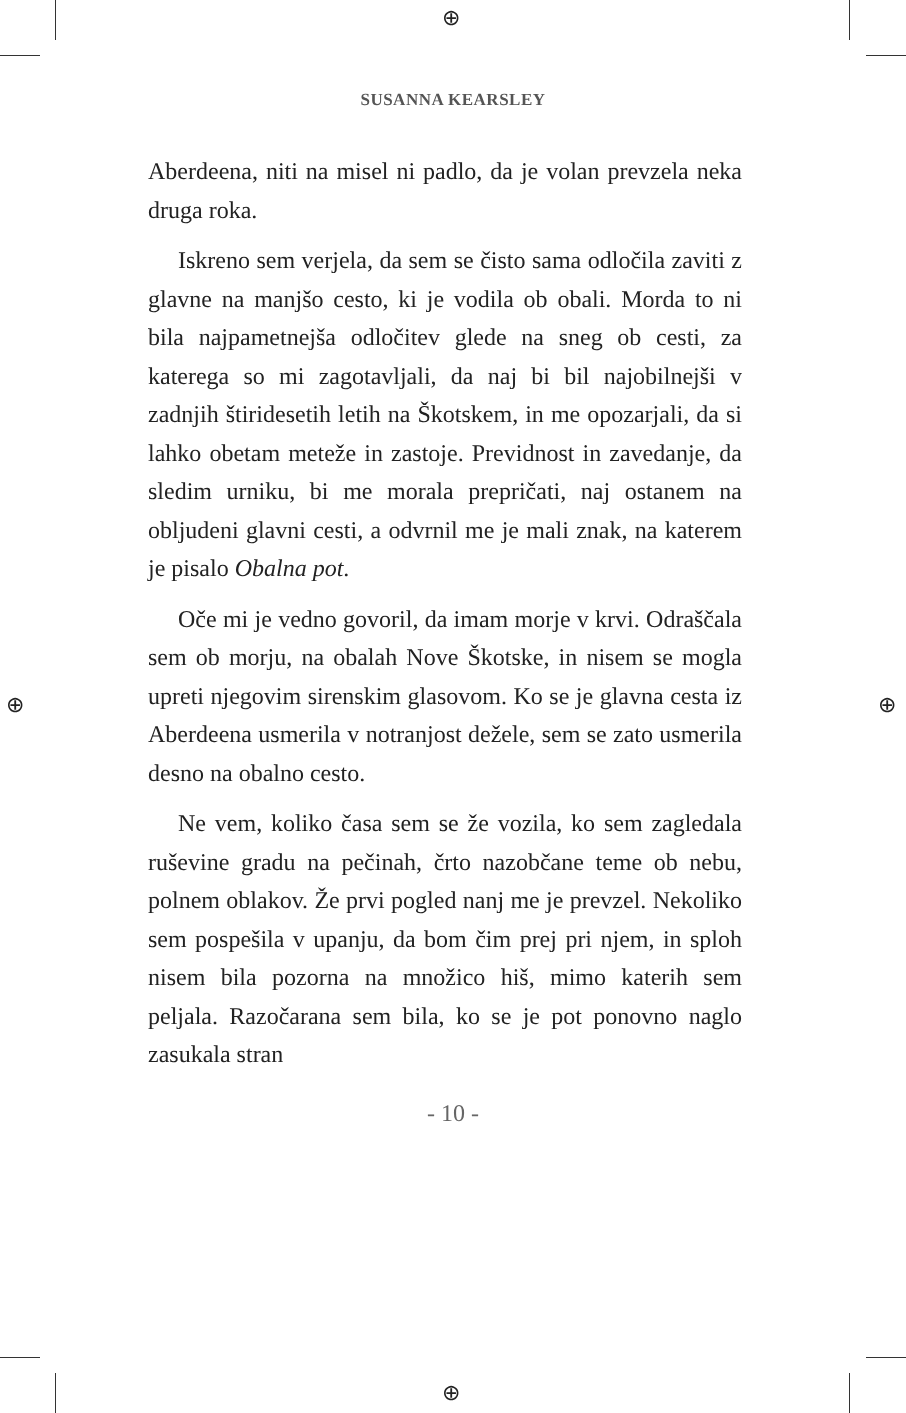⊕
⊕
⊕ ⊕
SUSANNA KEARSLEY
Aberdeena, niti na misel ni padlo, da je volan prevzela neka druga roka.
Iskreno sem verjela, da sem se čisto sama odločila zaviti z glavne na manjšo cesto, ki je vodila ob obali. Morda to ni bila najpametnejša odločitev glede na sneg ob cesti, za katerega so mi zagotavljali, da naj bi bil najobilnejši v zadnjih štiridesetih letih na Škotskem, in me opozarjali, da si lahko obetam meteže in zastoje. Previdnost in zavedanje, da sledim urniku, bi me morala prepričati, naj ostanem na obljudeni glavni cesti, a odvrnil me je mali znak, na katerem je pisalo Obalna pot.
Oče mi je vedno govoril, da imam morje v krvi. Odraščala sem ob morju, na obalah Nove Škotske, in nisem se mogla upreti njegovim sirenskim glasovom. Ko se je glavna cesta iz Aberdeena usmerila v notranjost dežele, sem se zato usmerila desno na obalno cesto.
Ne vem, koliko časa sem se že vozila, ko sem zagledala ruševine gradu na pečinah, črto nazobčane teme ob nebu, polnem oblakov. Že prvi pogled nanj me je prevzel. Nekoliko sem pospešila v upanju, da bom čim prej pri njem, in sploh nisem bila pozorna na množico hiš, mimo katerih sem peljala. Razočarana sem bila, ko se je pot ponovno naglo zasukala stran
- 10 -